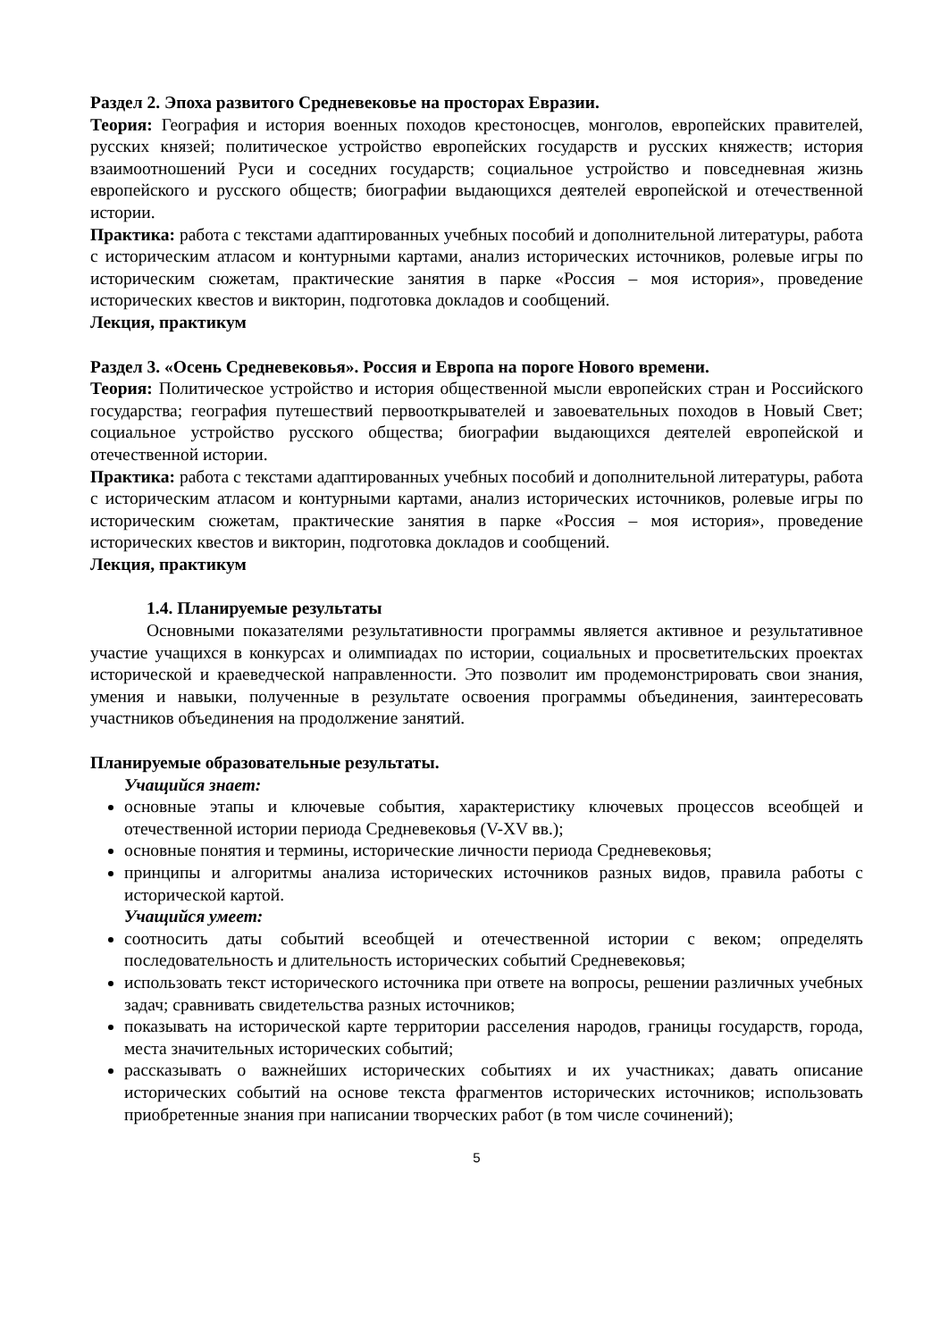Раздел 2. Эпоха развитого Средневековье на просторах Евразии.
Теория: География и история военных походов крестоносцев, монголов, европейских правителей, русских князей; политическое устройство европейских государств и русских княжеств; история взаимоотношений Руси и соседних государств; социальное устройство и повседневная жизнь европейского и русского обществ; биографии выдающихся деятелей европейской и отечественной истории.
Практика: работа с текстами адаптированных учебных пособий и дополнительной литературы, работа с историческим атласом и контурными картами, анализ исторических источников, ролевые игры по историческим сюжетам, практические занятия в парке «Россия – моя история», проведение исторических квестов и викторин, подготовка докладов и сообщений.
Лекция, практикум
Раздел 3. «Осень Средневековья». Россия и Европа на пороге Нового времени.
Теория: Политическое устройство и история общественной мысли европейских стран и Российского государства; география путешествий первооткрывателей и завоевательных походов в Новый Свет; социальное устройство русского общества; биографии выдающихся деятелей европейской и отечественной истории.
Практика: работа с текстами адаптированных учебных пособий и дополнительной литературы, работа с историческим атласом и контурными картами, анализ исторических источников, ролевые игры по историческим сюжетам, практические занятия в парке «Россия – моя история», проведение исторических квестов и викторин, подготовка докладов и сообщений.
Лекция, практикум
1.4. Планируемые результаты
Основными показателями результативности программы является активное и результативное участие учащихся в конкурсах и олимпиадах по истории, социальных и просветительских проектах исторической и краеведческой направленности. Это позволит им продемонстрировать свои знания, умения и навыки, полученные в результате освоения программы объединения, заинтересовать участников объединения на продолжение занятий.
Планируемые образовательные результаты.
Учащийся знает:
основные этапы и ключевые события, характеристику ключевых процессов всеобщей и отечественной истории периода Средневековья (V-XV вв.);
основные понятия и термины, исторические личности периода Средневековья;
принципы и алгоритмы анализа исторических источников разных видов, правила работы с исторической картой.
Учащийся умеет:
соотносить даты событий всеобщей и отечественной истории с веком; определять последовательность и длительность исторических событий Средневековья;
использовать текст исторического источника при ответе на вопросы, решении различных учебных задач; сравнивать свидетельства разных источников;
показывать на исторической карте территории расселения народов, границы государств, города, места значительных исторических событий;
рассказывать о важнейших исторических событиях и их участниках; давать описание исторических событий на основе текста фрагментов исторических источников; использовать приобретенные знания при написании творческих работ (в том числе сочинений);
5